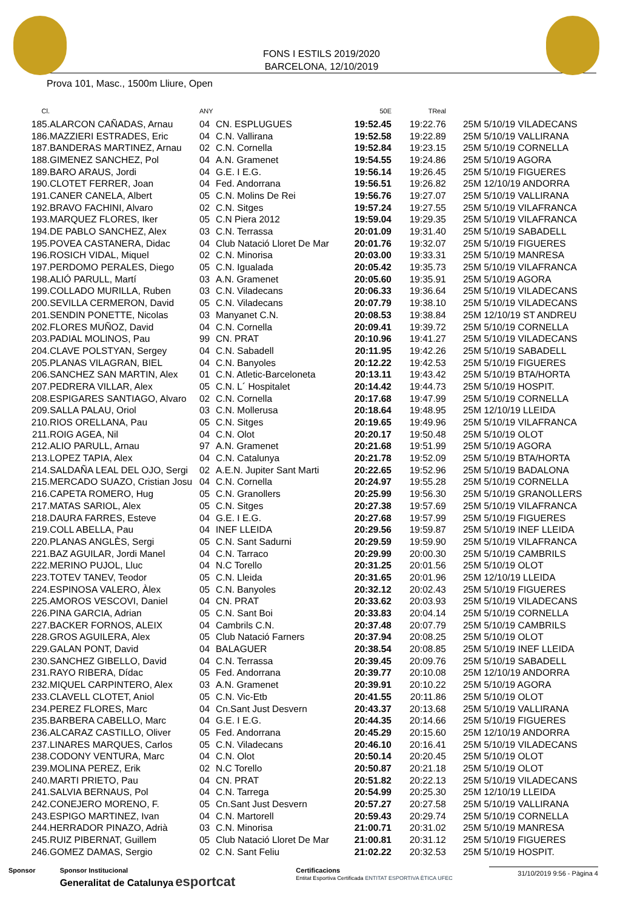FONS I ESTILS 2019/2020
BARCELONA, 12/10/2019
Prova 101, Masc., 1500m Lliure, Open
| Cl. | | ANY | | 50E | TReal | |
| --- | --- | --- | --- | --- | --- | --- |
| 185. | ALARCON CAÑADAS, Arnau | 04 | CN. ESPLUGUES | 19:52.45 | 19:22.76 | 25M 5/10/19 VILADECANS |
| 186. | MAZZIERI ESTRADES, Eric | 04 | C.N. Vallirana | 19:52.58 | 19:22.89 | 25M 5/10/19 VALLIRANA |
| 187. | BANDERAS MARTINEZ, Arnau | 02 | C.N. Cornella | 19:52.84 | 19:23.15 | 25M 5/10/19 CORNELLA |
| 188. | GIMENEZ SANCHEZ, Pol | 04 | A.N. Gramenet | 19:54.55 | 19:24.86 | 25M 5/10/19 AGORA |
| 189. | BARO ARAUS, Jordi | 04 | G.E. I E.G. | 19:56.14 | 19:26.45 | 25M 5/10/19 FIGUERES |
| 190. | CLOTET FERRER, Joan | 04 | Fed. Andorrana | 19:56.51 | 19:26.82 | 25M 12/10/19 ANDORRA |
| 191. | CANER CANELA, Albert | 05 | C.N. Molins De Rei | 19:56.76 | 19:27.07 | 25M 5/10/19 VALLIRANA |
| 192. | BRAVO FACHINI, Alvaro | 02 | C.N. Sitges | 19:57.24 | 19:27.55 | 25M 5/10/19 VILAFRANCA |
| 193. | MARQUEZ FLORES, Iker | 05 | C.N Piera 2012 | 19:59.04 | 19:29.35 | 25M 5/10/19 VILAFRANCA |
| 194. | DE PABLO SANCHEZ, Alex | 03 | C.N. Terrassa | 20:01.09 | 19:31.40 | 25M 5/10/19 SABADELL |
| 195. | POVEA CASTANERA, Didac | 04 | Club Natació Lloret De Mar | 20:01.76 | 19:32.07 | 25M 5/10/19 FIGUERES |
| 196. | ROSICH VIDAL, Miquel | 02 | C.N. Minorisa | 20:03.00 | 19:33.31 | 25M 5/10/19 MANRESA |
| 197. | PERDOMO PERALES, Diego | 05 | C.N. Igualada | 20:05.42 | 19:35.73 | 25M 5/10/19 VILAFRANCA |
| 198. | ALIÓ PARULL, Martí | 03 | A.N. Gramenet | 20:05.60 | 19:35.91 | 25M 5/10/19 AGORA |
| 199. | COLLADO MURILLA, Ruben | 03 | C.N. Viladecans | 20:06.33 | 19:36.64 | 25M 5/10/19 VILADECANS |
| 200. | SEVILLA CERMERON, David | 05 | C.N. Viladecans | 20:07.79 | 19:38.10 | 25M 5/10/19 VILADECANS |
| 201. | SENDIN PONETTE, Nicolas | 03 | Manyanet C.N. | 20:08.53 | 19:38.84 | 25M 12/10/19 ST ANDREU |
| 202. | FLORES MUÑOZ, David | 04 | C.N. Cornella | 20:09.41 | 19:39.72 | 25M 5/10/19 CORNELLA |
| 203. | PADIAL MOLINOS, Pau | 99 | CN. PRAT | 20:10.96 | 19:41.27 | 25M 5/10/19 VILADECANS |
| 204. | CLAVE POLSTYAN, Sergey | 04 | C.N. Sabadell | 20:11.95 | 19:42.26 | 25M 5/10/19 SABADELL |
| 205. | PLANAS VILAGRAN, BIEL | 04 | C.N. Banyoles | 20:12.22 | 19:42.53 | 25M 5/10/19 FIGUERES |
| 206. | SANCHEZ SAN MARTIN, Alex | 01 | C.N. Atletic-Barceloneta | 20:13.11 | 19:43.42 | 25M 5/10/19 BTA/HORTA |
| 207. | PEDRERA VILLAR, Alex | 05 | C.N. L´ Hospitalet | 20:14.42 | 19:44.73 | 25M 5/10/19 HOSPIT. |
| 208. | ESPIGARES SANTIAGO, Alvaro | 02 | C.N. Cornella | 20:17.68 | 19:47.99 | 25M 5/10/19 CORNELLA |
| 209. | SALLA PALAU, Oriol | 03 | C.N. Mollerusa | 20:18.64 | 19:48.95 | 25M 12/10/19 LLEIDA |
| 210. | RIOS ORELLANA, Pau | 05 | C.N. Sitges | 20:19.65 | 19:49.96 | 25M 5/10/19 VILAFRANCA |
| 211. | ROIG AGEA, Nil | 04 | C.N. Olot | 20:20.17 | 19:50.48 | 25M 5/10/19 OLOT |
| 212. | ALIO PARULL, Arnau | 97 | A.N. Gramenet | 20:21.68 | 19:51.99 | 25M 5/10/19 AGORA |
| 213. | LOPEZ TAPIA, Alex | 04 | C.N. Catalunya | 20:21.78 | 19:52.09 | 25M 5/10/19 BTA/HORTA |
| 214. | SALDAÑA LEAL DEL OJO, Sergi | 02 | A.E.N. Jupiter Sant Marti | 20:22.65 | 19:52.96 | 25M 5/10/19 BADALONA |
| 215. | MERCADO SUAZO, Cristian Josu | 04 | C.N. Cornella | 20:24.97 | 19:55.28 | 25M 5/10/19 CORNELLA |
| 216. | CAPETA ROMERO, Hug | 05 | C.N. Granollers | 20:25.99 | 19:56.30 | 25M 5/10/19 GRANOLLERS |
| 217. | MATAS SARIOL, Alex | 05 | C.N. Sitges | 20:27.38 | 19:57.69 | 25M 5/10/19 VILAFRANCA |
| 218. | DAURA FARRES, Esteve | 04 | G.E. I E.G. | 20:27.68 | 19:57.99 | 25M 5/10/19 FIGUERES |
| 219. | COLL ABELLA, Pau | 04 | INEF LLEIDA | 20:29.56 | 19:59.87 | 25M 5/10/19 INEF LLEIDA |
| 220. | PLANAS ANGLÈS, Sergi | 05 | C.N. Sant Sadurni | 20:29.59 | 19:59.90 | 25M 5/10/19 VILAFRANCA |
| 221. | BAZ AGUILAR, Jordi Manel | 04 | C.N. Tarraco | 20:29.99 | 20:00.30 | 25M 5/10/19 CAMBRILS |
| 222. | MERINO PUJOL, Lluc | 04 | N.C Torello | 20:31.25 | 20:01.56 | 25M 5/10/19 OLOT |
| 223. | TOTEV TANEV, Teodor | 05 | C.N. Lleida | 20:31.65 | 20:01.96 | 25M 12/10/19 LLEIDA |
| 224. | ESPINOSA VALERO, Àlex | 05 | C.N. Banyoles | 20:32.12 | 20:02.43 | 25M 5/10/19 FIGUERES |
| 225. | AMOROS VESCOVI, Daniel | 04 | CN. PRAT | 20:33.62 | 20:03.93 | 25M 5/10/19 VILADECANS |
| 226. | PINA GARCIA, Adrian | 05 | C.N. Sant Boi | 20:33.83 | 20:04.14 | 25M 5/10/19 CORNELLA |
| 227. | BACKER FORNOS, ALEIX | 04 | Cambrils C.N. | 20:37.48 | 20:07.79 | 25M 5/10/19 CAMBRILS |
| 228. | GROS AGUILERA, Alex | 05 | Club Natació Farners | 20:37.94 | 20:08.25 | 25M 5/10/19 OLOT |
| 229. | GALAN PONT, David | 04 | BALAGUER | 20:38.54 | 20:08.85 | 25M 5/10/19 INEF LLEIDA |
| 230. | SANCHEZ GIBELLO, David | 04 | C.N. Terrassa | 20:39.45 | 20:09.76 | 25M 5/10/19 SABADELL |
| 231. | RAYO RIBERA, Dídac | 05 | Fed. Andorrana | 20:39.77 | 20:10.08 | 25M 12/10/19 ANDORRA |
| 232. | MIQUEL CARPINTERO, Alex | 03 | A.N. Gramenet | 20:39.91 | 20:10.22 | 25M 5/10/19 AGORA |
| 233. | CLAVELL CLOTET, Aniol | 05 | C.N. Vic-Etb | 20:41.55 | 20:11.86 | 25M 5/10/19 OLOT |
| 234. | PEREZ FLORES, Marc | 04 | Cn.Sant Just Desvern | 20:43.37 | 20:13.68 | 25M 5/10/19 VALLIRANA |
| 235. | BARBERA CABELLO, Marc | 04 | G.E. I E.G. | 20:44.35 | 20:14.66 | 25M 5/10/19 FIGUERES |
| 236. | ALCARAZ CASTILLO, Oliver | 05 | Fed. Andorrana | 20:45.29 | 20:15.60 | 25M 12/10/19 ANDORRA |
| 237. | LINARES MARQUES, Carlos | 05 | C.N. Viladecans | 20:46.10 | 20:16.41 | 25M 5/10/19 VILADECANS |
| 238. | CODONY VENTURA, Marc | 04 | C.N. Olot | 20:50.14 | 20:20.45 | 25M 5/10/19 OLOT |
| 239. | MOLINA PEREZ, Erik | 02 | N.C Torello | 20:50.87 | 20:21.18 | 25M 5/10/19 OLOT |
| 240. | MARTI PRIETO, Pau | 04 | CN. PRAT | 20:51.82 | 20:22.13 | 25M 5/10/19 VILADECANS |
| 241. | SALVIA BERNAUS, Pol | 04 | C.N. Tarrega | 20:54.99 | 20:25.30 | 25M 12/10/19 LLEIDA |
| 242. | CONEJERO MORENO, F. | 05 | Cn.Sant Just Desvern | 20:57.27 | 20:27.58 | 25M 5/10/19 VALLIRANA |
| 243. | ESPIGO MARTINEZ, Ivan | 04 | C.N. Martorell | 20:59.43 | 20:29.74 | 25M 5/10/19 CORNELLA |
| 244. | HERRADOR PINAZO, Adrià | 03 | C.N. Minorisa | 21:00.71 | 20:31.02 | 25M 5/10/19 MANRESA |
| 245. | RUIZ PIBERNAT, Guillem | 05 | Club Natació Lloret De Mar | 21:00.81 | 20:31.12 | 25M 5/10/19 FIGUERES |
| 246. | GOMEZ DAMAS, Sergio | 02 | C.N. Sant Feliu | 21:02.22 | 20:32.53 | 25M 5/10/19 HOSPIT. |
Sponsor Sponsor Institucional
Generalitat de Catalunya esportcat
Certificacions
Entitat Esportiva Certificada ENTITAT ESPORTIVA ÈTICA UFEC
31/10/2019 9:56 - Pàgina 4